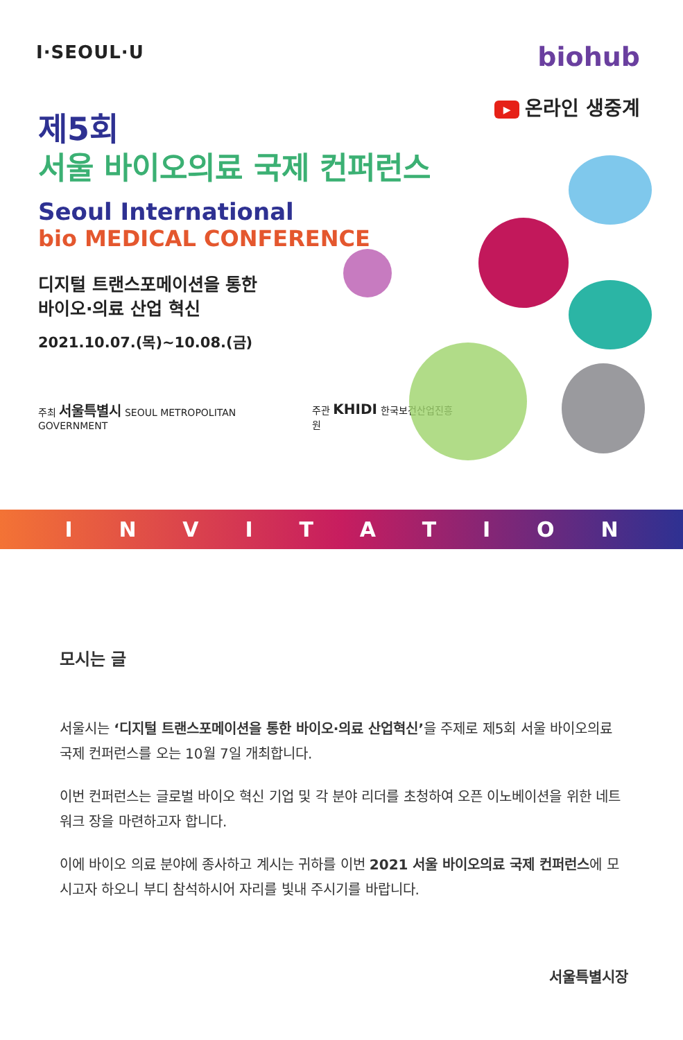I·SEOUL·U
biohub
제5회
서울 바이오의료 국제 컨퍼런스
Seoul International
bio MEDICAL CONFERENCE
디지털 트랜스포메이션을 통한
바이오·의료 산업 혁신
2021.10.07.(목)~10.08.(금)
주최 서울특별시 SEOUL METROPOLITAN GOVERNMENT 주관 KHIDI 한국보건산업진흥원
▶ 온라인 생중계
INVITATION
모시는 글
서울시는 ‘디지털 트랜스포메이션을 통한 바이오·의료 산업혁신’을 주제로 제5회 서울 바이오의료 국제 컨퍼런스를 오는 10월 7일 개최합니다.
이번 컨퍼런스는 글로벌 바이오 혁신 기업 및 각 분야 리더를 초청하여 오픈 이노베이션을 위한 네트워크 장을 마련하고자 합니다.
이에 바이오 의료 분야에 종사하고 계시는 귀하를 이번 2021 서울 바이오의료 국제 컨퍼런스에 모시고자 하오니 부디 참석하시어 자리를 빛내 주시기를 바랍니다.
서울특별시장